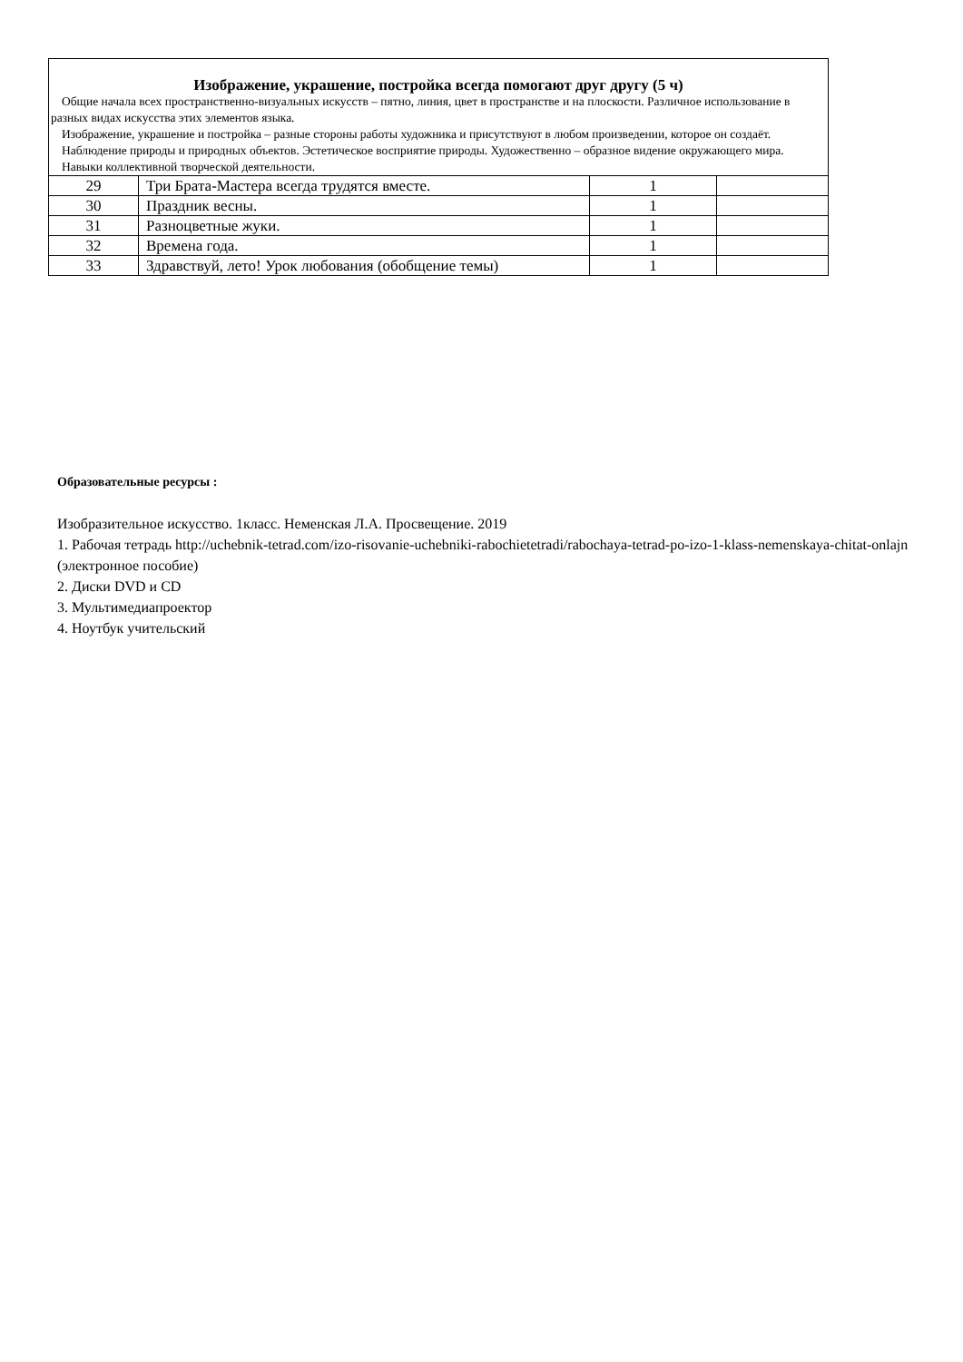| Изображение, украшение, постройка всегда помогают друг другу (5 ч) Общие начала всех пространственно-визуальных искусств – пятно, линия, цвет в пространстве и на плоскости. Различное использование в разных видах искусства этих элементов языка. Изображение, украшение и постройка – разные стороны работы художника и присутствуют в любом произведении, которое он создаёт. Наблюдение природы и природных объектов. Эстетическое восприятие природы. Художественно – образное видение окружающего мира. Навыки коллективной творческой деятельности. | | | |
| 29 | Три Брата-Мастера всегда трудятся вместе. | 1 | |
| 30 | Праздник весны. | 1 | |
| 31 | Разноцветные жуки. | 1 | |
| 32 | Времена года. | 1 | |
| 33 | Здравствуй, лето! Урок любования (обобщение темы) | 1 | |
Образовательные ресурсы :
Изобразительное искусство. 1класс. Неменская Л.А. Просвещение. 2019
1. Рабочая тетрадь http://uchebnik-tetrad.com/izo-risovanie-uchebniki-rabochietetradi/rabochaya-tetrad-po-izo-1-klass-nemenskaya-chitat-onlajn (электронное пособие)
2. Диски DVD и CD
3. Мультимедиапроектор
4. Ноутбук учительский